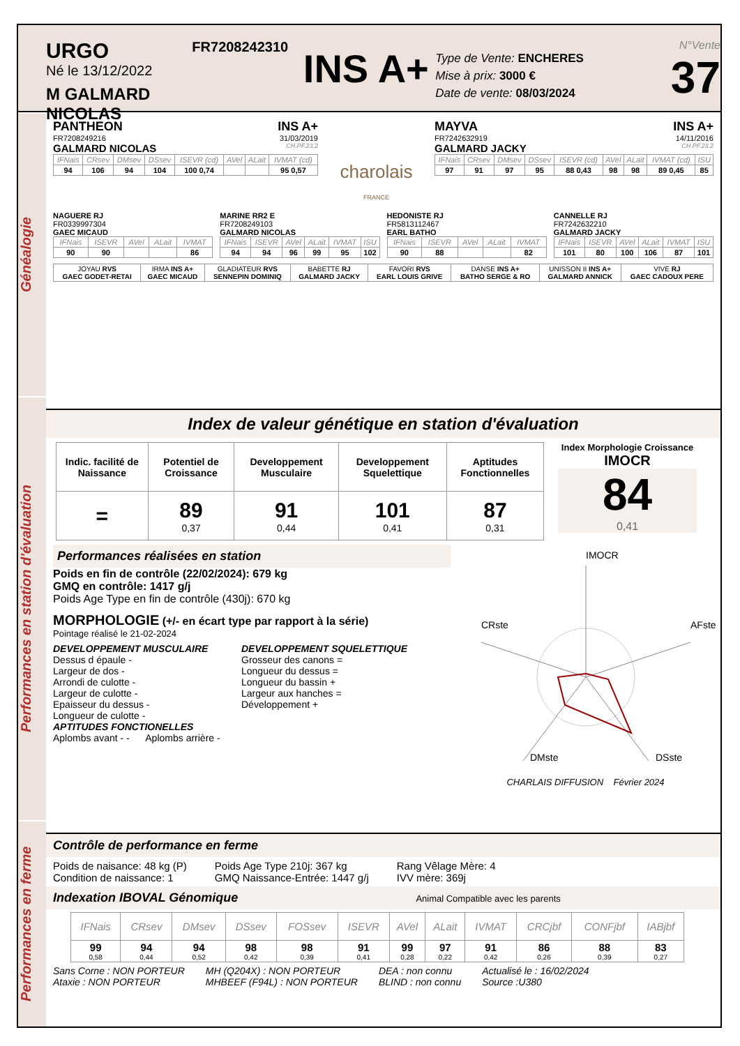URGO
Né le 13/12/2022
M GALMARD NICOLAS
FR7208242310
INS A+
Type de Vente: ENCHERES
Mise à prix: 3000 €
Date de vente: 08/03/2024
N°Vente
37
Généalogie
PANTHEON INS A+
FR7208249216 31/03/2019
GALMARD NICOLAS CH.PF.23.2
| IFNais | CRsev | DMsev | DSsev | ISEVR (cd) | AVel | ALait | IVMAT (cd) |
| 94 | 106 | 94 | 104 | 100 0,74 | | | 95 0,57 |
charolais
FRANCE
MAYVA INS A+
FR7242632919 14/11/2016
GALMARD JACKY CH.PF.23.2
| IFNais | CRsev | DMsev | DSsev | ISEVR (cd) | AVel | ALait | IVMAT (cd) | ISU |
| 97 | 91 | 97 | 95 | 88 0,43 | 98 | 98 | 89 0,45 | 85 |
NAGUERE RJ
FR0339997304
GAEC MICAUD
| IFNais | ISEVR | AVel | ALait | IVMAT |
| 90 | 90 | | | 86 |
MARINE RR2 E
FR7208249103
GALMARD NICOLAS
| IFNais | ISEVR | AVel | ALait | IVMAT | ISU |
| 94 | 94 | 96 | 99 | 95 | 102 |
HEDONISTE RJ
FR5813112467
EARL BATHO
| IFNais | ISEVR | AVel | ALait | IVMAT |
| 90 | 88 | | | 82 |
CANNELLE RJ
FR7242632210
GALMARD JACKY
| IFNais | ISEVR | AVel | ALait | IVMAT | ISU |
| 101 | 80 | 100 | 106 | 87 | 101 |
| JOYAU RVS GAEC GODET-RETAI | IRMA INS A+ GAEC MICAUD | GLADIATEUR RVS SENNEPIN DOMINIQ | BABETTE RJ GALMARD JACKY | FAVORI RVS EARL LOUIS GRIVE | DANSE INS A+ BATHO SERGE & RO | UNISSON II INS A+ GALMARD ANNICK | VIVE RJ GAEC CADOUX PERE |
Performances en station d'évaluation
Index de valeur génétique en station d'évaluation
| Indic. facilité de Naissance | Potentiel de Croissance | Developpement Musculaire | Developpement Squelettique | Aptitudes Fonctionnelles |
| = | 89 0,37 | 91 0,44 | 101 0,41 | 87 0,31 |
Index Morphologie Croissance
IMOCR
84
0,41
Performances réalisées en station
Poids en fin de contrôle (22/02/2024): 679 kg
GMQ en contrôle: 1417 g/j
Poids Age Type en fin de contrôle (430j): 670 kg
MORPHOLOGIE (+/- en écart type par rapport à la série)
Pointage réalisé le 21-02-2024
DEVELOPPEMENT MUSCULAIRE
Dessus d épaule -
Largeur de dos -
Arrondi de culotte -
Largeur de culotte -
Epaisseur du dessus -
Longueur de culotte -
DEVELOPPEMENT SQUELETTIQUE
Grosseur des canons =
Longueur du dessus =
Longueur du bassin +
Largeur aux hanches =
Développement +
APTITUDES FONCTIONELLES
Aplombs avant - - Aplombs arrière -
IMOCR
CRste
AFste
DMste
DSste
CHARLAIS DIFFUSION Février 2024
Performances en ferme
Contrôle de performance en ferme
Poids de naisance: 48 kg (P)
Condition de naissance: 1
Poids Age Type 210j: 367 kg
GMQ Naissance-Entrée: 1447 g/j
Rang Vêlage Mère: 4
IVV mère: 369j
Indexation IBOVAL Génomique Animal Compatible avec les parents
| IFNais | CRsev | DMsev | DSsev | FOSsev | ISEVR | AVel | ALait | IVMAT | CRCjbf | CONFjbf | IABjbf |
| 99 0,58 | 94 0,44 | 94 0,52 | 98 0,42 | 98 0,39 | 91 0,41 | 99 0,28 | 97 0,22 | 91 0,42 | 86 0,26 | 88 0,39 | 83 0,27 |
Sans Corne : NON PORTEUR
Ataxie : NON PORTEUR
MH (Q204X) : NON PORTEUR
MHBEEF (F94L) : NON PORTEUR
DEA : non connu
BLIND : non connu
Actualisé le : 16/02/2024
Source :U380